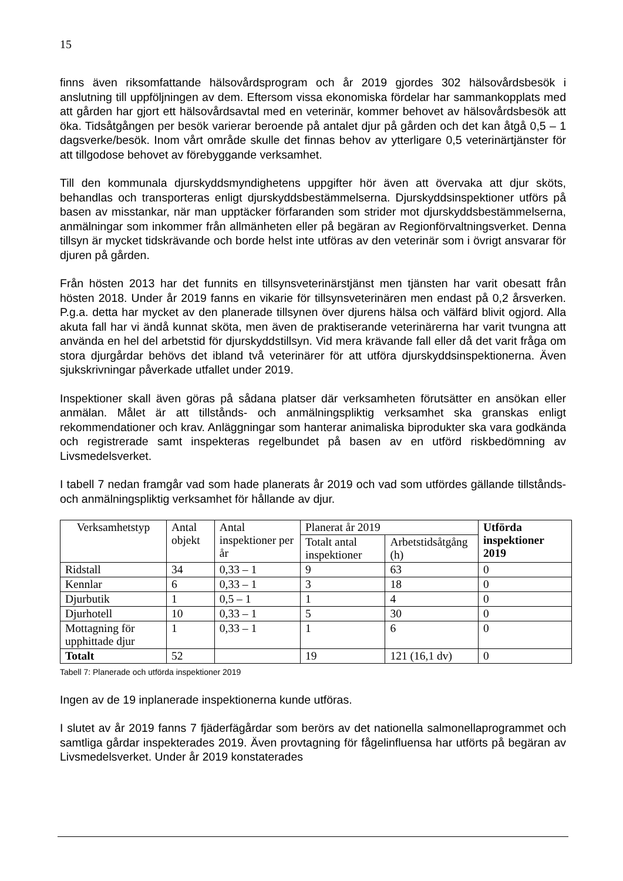15
finns även riksomfattande hälsovårdsprogram och år 2019 gjordes 302 hälsovårdsbesök i anslutning till uppföljningen av dem. Eftersom vissa ekonomiska fördelar har sammankopplats med att gården har gjort ett hälsovårdsavtal med en veterinär, kommer behovet av hälsovårdsbesök att öka. Tidsåtgången per besök varierar beroende på antalet djur på gården och det kan åtgå 0,5 – 1 dagsverke/besök. Inom vårt område skulle det finnas behov av ytterligare 0,5 veterinärtjänster för att tillgodose behovet av förebyggande verksamhet.
Till den kommunala djurskyddsmyndighetens uppgifter hör även att övervaka att djur sköts, behandlas och transporteras enligt djurskyddsbestämmelserna. Djurskyddsinspektioner utförs på basen av misstankar, när man upptäcker förfaranden som strider mot djurskyddsbestämmelserna, anmälningar som inkommer från allmänheten eller på begäran av Regionförvaltningsverket. Denna tillsyn är mycket tidskrävande och borde helst inte utföras av den veterinär som i övrigt ansvarar för djuren på gården.
Från hösten 2013 har det funnits en tillsynsveterinärstjänst men tjänsten har varit obesatt från hösten 2018. Under år 2019 fanns en vikarie för tillsynsveterinären men endast på 0,2 årsverken. P.g.a. detta har mycket av den planerade tillsynen över djurens hälsa och välfärd blivit ogjord. Alla akuta fall har vi ändå kunnat sköta, men även de praktiserande veterinärerna har varit tvungna att använda en hel del arbetstid för djurskyddstillsyn. Vid mera krävande fall eller då det varit fråga om stora djurgårdar behövs det ibland två veterinärer för att utföra djurskyddsinspektionerna. Även sjukskrivningar påverkade utfallet under 2019.
Inspektioner skall även göras på sådana platser där verksamheten förutsätter en ansökan eller anmälan. Målet är att tillstånds- och anmälningspliktig verksamhet ska granskas enligt rekommendationer och krav. Anläggningar som hanterar animaliska biprodukter ska vara godkända och registrerade samt inspekteras regelbundet på basen av en utförd riskbedömning av Livsmedelsverket.
I tabell 7 nedan framgår vad som hade planerats år 2019 och vad som utfördes gällande tillstånds- och anmälningspliktig verksamhet för hållande av djur.
| Verksamhetstyp | Antal objekt | Antal inspektioner per år | Planerat år 2019 | | Utförda inspektioner 2019 |
| --- | --- | --- | --- | --- | --- |
| | | | Totalt antal inspektioner | Arbetstidsåtgång (h) | |
| Ridstall | 34 | 0,33 – 1 | 9 | 63 | 0 |
| Kennlar | 6 | 0,33 – 1 | 3 | 18 | 0 |
| Djurbutik | 1 | 0,5 – 1 | 1 | 4 | 0 |
| Djurhotell | 10 | 0,33 – 1 | 5 | 30 | 0 |
| Mottagning för upphittade djur | 1 | 0,33 – 1 | 1 | 6 | 0 |
| Totalt | 52 | | 19 | 121 (16,1 dv) | 0 |
Tabell 7: Planerade och utförda inspektioner 2019
Ingen av de 19 inplanerade inspektionerna kunde utföras.
I slutet av år 2019 fanns 7 fjäderfägårdar som berörs av det nationella salmonellaprogrammet och samtliga gårdar inspekterades 2019. Även provtagning för fågelinfluensa har utförts på begäran av Livsmedelsverket. Under år 2019 konstaterades